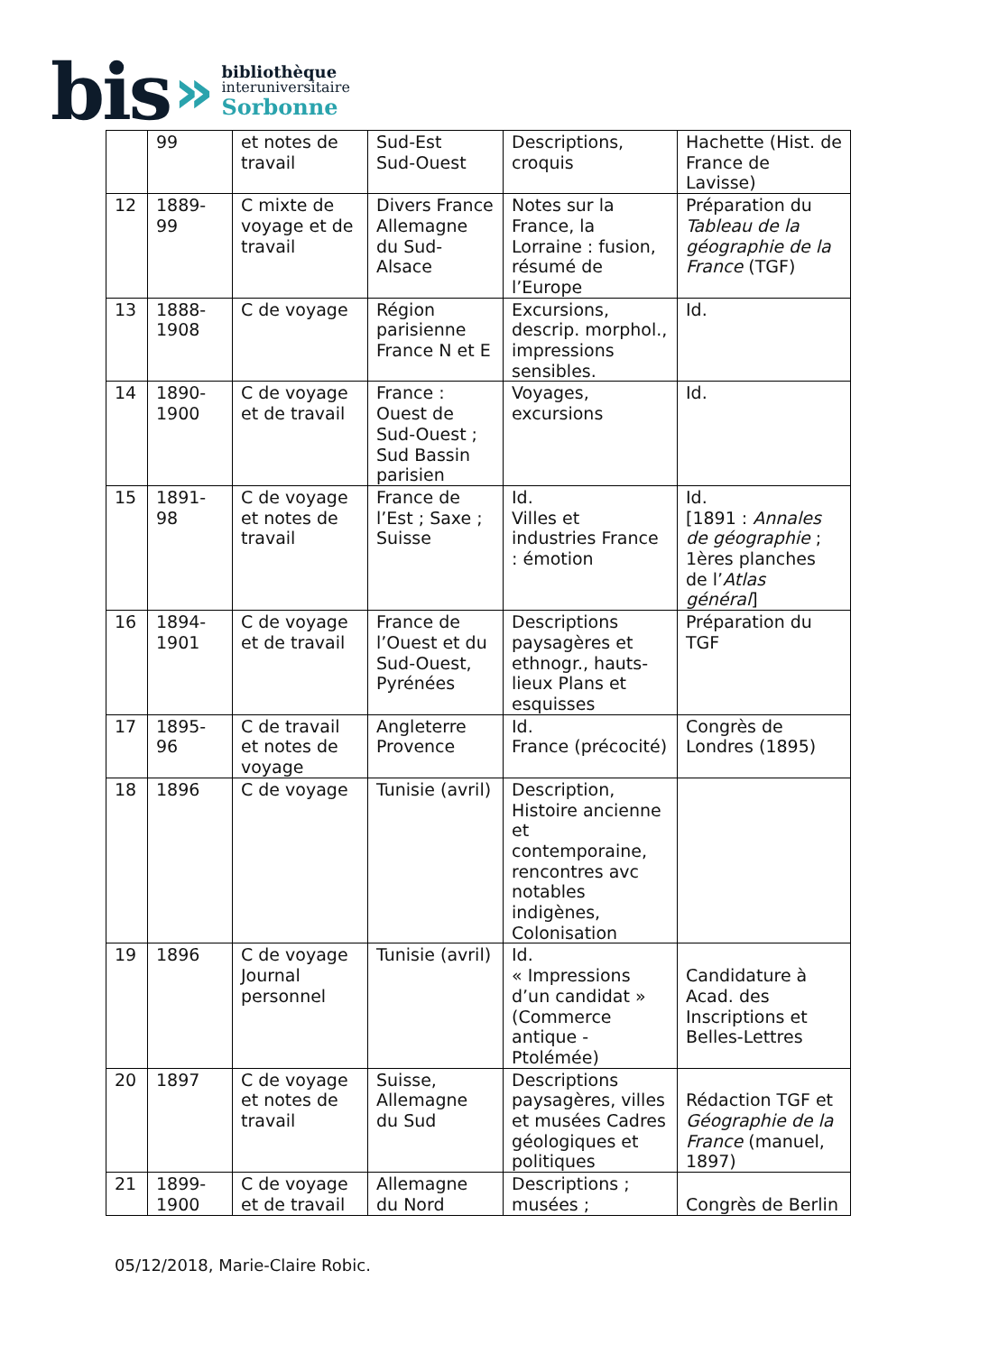bis »
bibliothèque
interuniversitaire
Sorbonne
| | 99 | et notes de travail | Sud-Est Sud-Ouest | Descriptions, croquis | Hachette (Hist. de France de Lavisse) |
| 12 | 1889-99 | C mixte de voyage et de travail | Divers France Allemagne du Sud-Alsace | Notes sur la France, la Lorraine : fusion, résumé de l’Europe | Préparation du Tableau de la géographie de la France (TGF) |
| 13 | 1888-1908 | C de voyage | Région parisienne France N et E | Excursions, descrip. morphol., impressions sensibles. | Id. |
| 14 | 1890-1900 | C de voyage et de travail | France : Ouest de Sud-Ouest ; Sud Bassin parisien | Voyages, excursions | Id. |
| 15 | 1891-98 | C de voyage et notes de travail | France de l’Est ; Saxe ; Suisse | Id. Villes et industries France : émotion | Id. [1891 : Annales de géographie ; 1ères planches de l’ Atlas général ] |
| 16 | 1894-1901 | C de voyage et de travail | France de l’Ouest et du Sud-Ouest, Pyrénées | Descriptions paysagères et ethnogr., hauts-lieux Plans et esquisses | Préparation du TGF |
| 17 | 1895-96 | C de travail et notes de voyage | Angleterre Provence | Id. France (précocité) | Congrès de Londres (1895) |
| 18 | 1896 | C de voyage | Tunisie (avril) | Description, Histoire ancienne et contemporaine, rencontres avc notables indigènes, Colonisation | |
| 19 | 1896 | C de voyage Journal personnel | Tunisie (avril) | Id. « Impressions d’un candidat » (Commerce antique - Ptolémée) | Candidature à Acad. des Inscriptions et Belles-Lettres |
| 20 | 1897 | C de voyage et notes de travail | Suisse, Allemagne du Sud | Descriptions paysagères, villes et musées Cadres géologiques et politiques | Rédaction TGF et Géographie de la France (manuel, 1897) |
| 21 | 1899-1900 | C de voyage et de travail | Allemagne du Nord | Descriptions ; musées ; | Congrès de Berlin |
05/12/2018, Marie-Claire Robic.